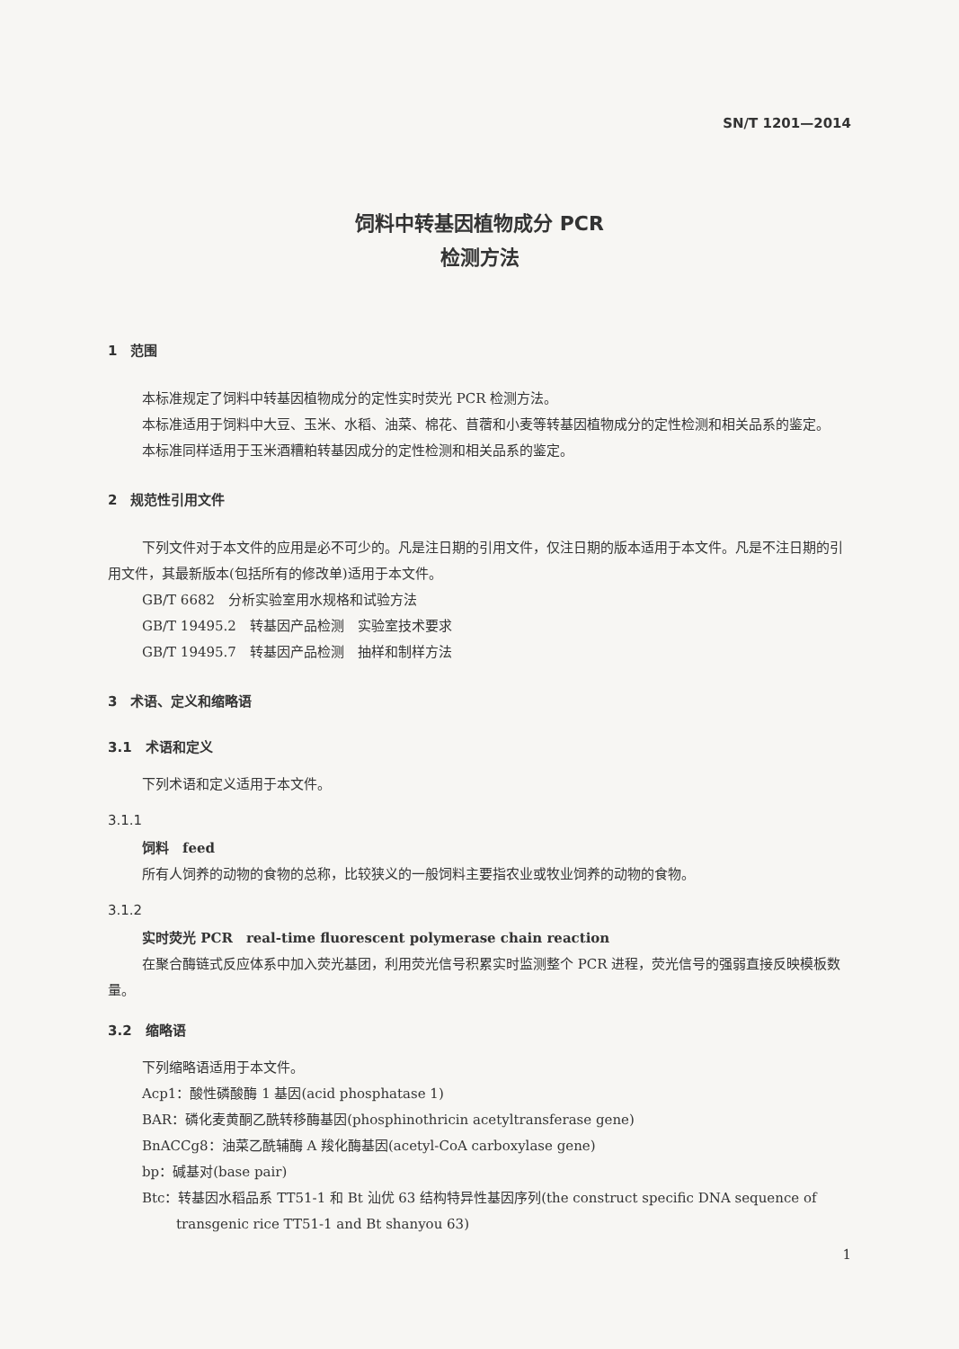SN/T 1201—2014
饲料中转基因植物成分 PCR
检测方法
1　范围
本标准规定了饲料中转基因植物成分的定性实时荧光 PCR 检测方法。
本标准适用于饲料中大豆、玉米、水稻、油菜、棉花、苜蓿和小麦等转基因植物成分的定性检测和相关品系的鉴定。
本标准同样适用于玉米酒糟粕转基因成分的定性检测和相关品系的鉴定。
2　规范性引用文件
下列文件对于本文件的应用是必不可少的。凡是注日期的引用文件，仅注日期的版本适用于本文件。凡是不注日期的引用文件，其最新版本(包括所有的修改单)适用于本文件。
GB/T 6682　分析实验室用水规格和试验方法
GB/T 19495.2　转基因产品检测　实验室技术要求
GB/T 19495.7　转基因产品检测　抽样和制样方法
3　术语、定义和缩略语
3.1　术语和定义
下列术语和定义适用于本文件。
3.1.1
饲料　feed
所有人饲养的动物的食物的总称，比较狭义的一般饲料主要指农业或牧业饲养的动物的食物。
3.1.2
实时荧光 PCR　real-time fluorescent polymerase chain reaction
在聚合酶链式反应体系中加入荧光基团，利用荧光信号积累实时监测整个 PCR 进程，荧光信号的强弱直接反映模板数量。
3.2　缩略语
下列缩略语适用于本文件。
Acp1：酸性磷酸酶 1 基因(acid phosphatase 1)
BAR：磷化麦黄酮乙酰转移酶基因(phosphinothricin acetyltransferase gene)
BnACCg8：油菜乙酰辅酶 A 羧化酶基因(acetyl-CoA carboxylase gene)
bp：碱基对(base pair)
Btc：转基因水稻品系 TT51-1 和 Bt 汕优 63 结构特异性基因序列(the construct specific DNA sequence of transgenic rice TT51-1 and Bt shanyou 63)
1